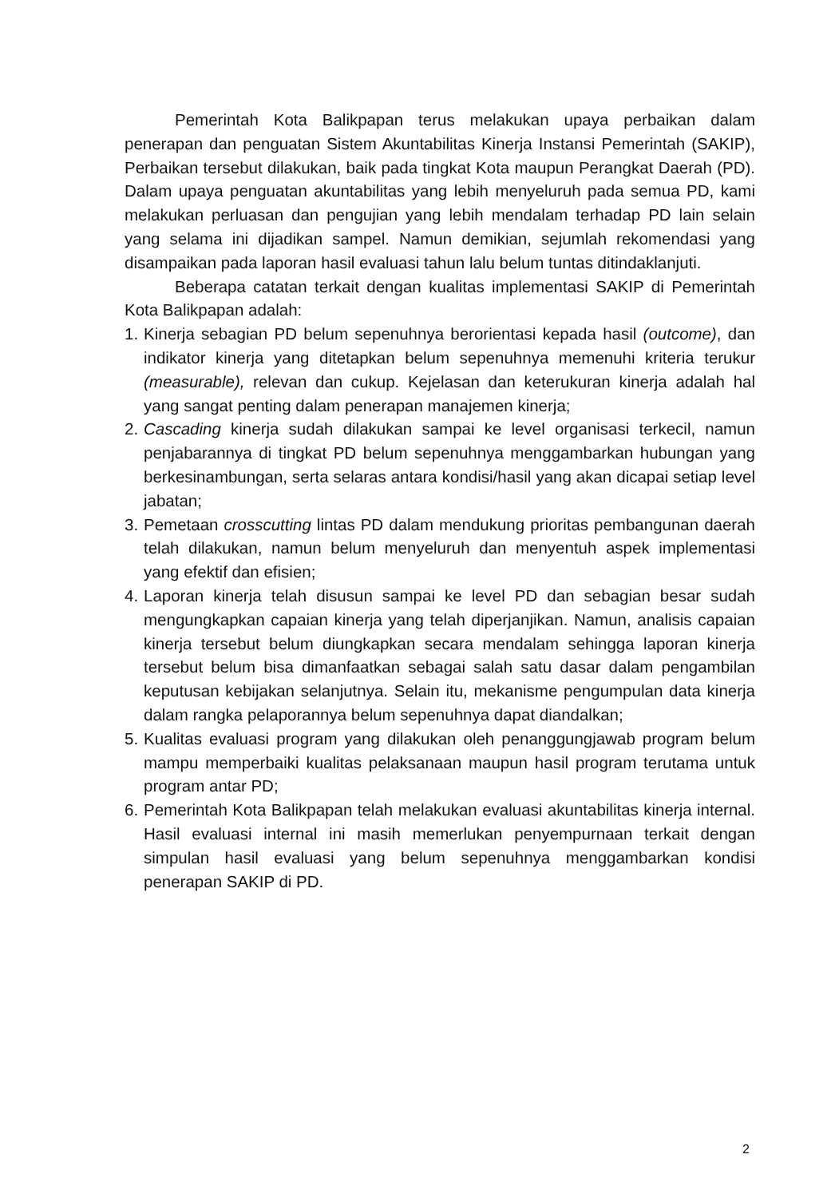Pemerintah Kota Balikpapan terus melakukan upaya perbaikan dalam penerapan dan penguatan Sistem Akuntabilitas Kinerja Instansi Pemerintah (SAKIP), Perbaikan tersebut dilakukan, baik pada tingkat Kota maupun Perangkat Daerah (PD). Dalam upaya penguatan akuntabilitas yang lebih menyeluruh pada semua PD, kami melakukan perluasan dan pengujian yang lebih mendalam terhadap PD lain selain yang selama ini dijadikan sampel. Namun demikian, sejumlah rekomendasi yang disampaikan pada laporan hasil evaluasi tahun lalu belum tuntas ditindaklanjuti.
Beberapa catatan terkait dengan kualitas implementasi SAKIP di Pemerintah Kota Balikpapan adalah:
1. Kinerja sebagian PD belum sepenuhnya berorientasi kepada hasil (outcome), dan indikator kinerja yang ditetapkan belum sepenuhnya memenuhi kriteria terukur (measurable), relevan dan cukup. Kejelasan dan keterukuran kinerja adalah hal yang sangat penting dalam penerapan manajemen kinerja;
2. Cascading kinerja sudah dilakukan sampai ke level organisasi terkecil, namun penjabarannya di tingkat PD belum sepenuhnya menggambarkan hubungan yang berkesinambungan, serta selaras antara kondisi/hasil yang akan dicapai setiap level jabatan;
3. Pemetaan crosscutting lintas PD dalam mendukung prioritas pembangunan daerah telah dilakukan, namun belum menyeluruh dan menyentuh aspek implementasi yang efektif dan efisien;
4. Laporan kinerja telah disusun sampai ke level PD dan sebagian besar sudah mengungkapkan capaian kinerja yang telah diperjanjikan. Namun, analisis capaian kinerja tersebut belum diungkapkan secara mendalam sehingga laporan kinerja tersebut belum bisa dimanfaatkan sebagai salah satu dasar dalam pengambilan keputusan kebijakan selanjutnya. Selain itu, mekanisme pengumpulan data kinerja dalam rangka pelaporannya belum sepenuhnya dapat diandalkan;
5. Kualitas evaluasi program yang dilakukan oleh penanggungjawab program belum mampu memperbaiki kualitas pelaksanaan maupun hasil program terutama untuk program antar PD;
6. Pemerintah Kota Balikpapan telah melakukan evaluasi akuntabilitas kinerja internal. Hasil evaluasi internal ini masih memerlukan penyempurnaan terkait dengan simpulan hasil evaluasi yang belum sepenuhnya menggambarkan kondisi penerapan SAKIP di PD.
2